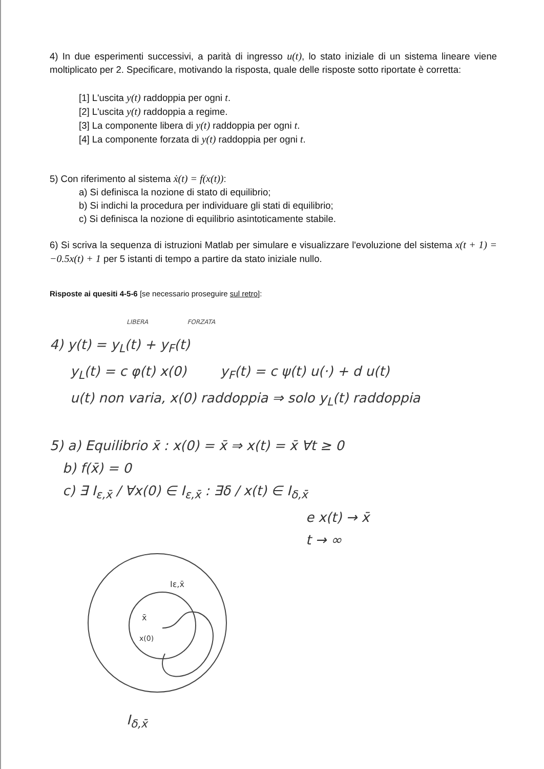4) In due esperimenti successivi, a parità di ingresso u(t), lo stato iniziale di un sistema lineare viene moltiplicato per 2. Specificare, motivando la risposta, quale delle risposte sotto riportate è corretta:
[1] L'uscita y(t) raddoppia per ogni t.
[2] L'uscita y(t) raddoppia a regime.
[3] La componente libera di y(t) raddoppia per ogni t.
[4] La componente forzata di y(t) raddoppia per ogni t.
5) Con riferimento al sistema ẋ(t) = f(x(t)):
a) Si definisca la nozione di stato di equilibrio;
b) Si indichi la procedura per individuare gli stati di equilibrio;
c) Si definisca la nozione di equilibrio asintoticamente stabile.
6) Si scriva la sequenza di istruzioni Matlab per simulare e visualizzare l'evoluzione del sistema x(t + 1) = −0.5x(t) + 1 per 5 istanti di tempo a partire da stato iniziale nullo.
Risposte ai quesiti 4-5-6 [se necessario proseguire sul retro]:
LIBERA FORZATA
4) y(t) = y<sub>L</sub>(t) + y<sub>F</sub>(t)
y<sub>L</sub>(t) = c φ(t) x(0) y<sub>F</sub>(t) = c ψ(t) u(·) + d u(t)
u(t) non varia, x(0) raddoppia ⇒ solo y<sub>L</sub>(t) raddoppia
5) a) Equilibrio x̄ : x(0) = x̄ ⇒ x(t) = x̄ ∀t ≥ 0
b) f(x̄) = 0
c) ∃ I<sub>ε,x̄</sub> / ∀x(0) ∈ I<sub>ε,x̄</sub> : ∃δ / x(t) ∈ I<sub>δ,x̄</sub>
e x(t) → x̄
t → ∞
Iε,x̄
x̄
x(0)
I<sub>δ,x̄</sub>